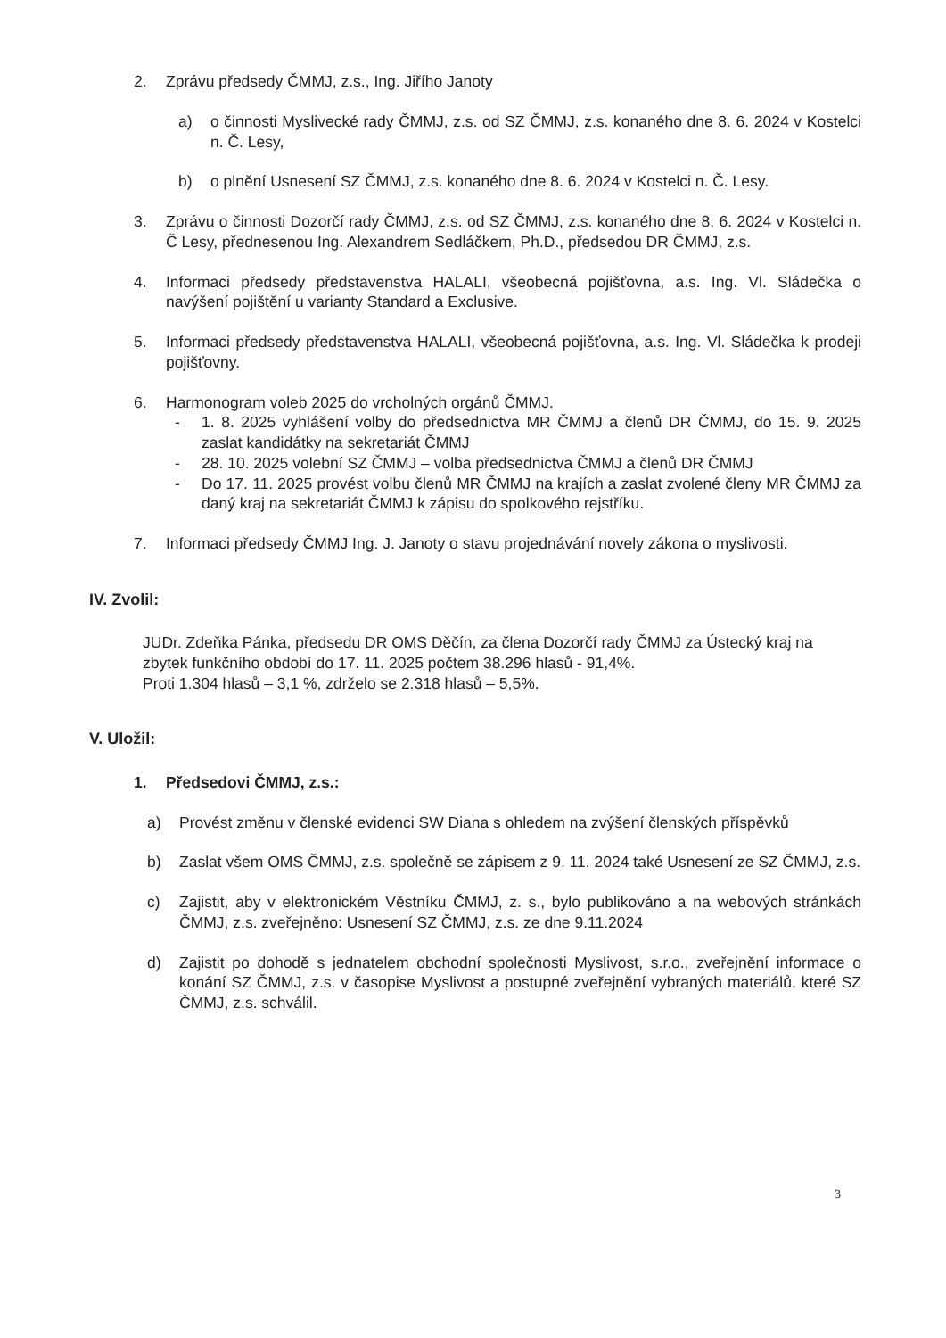2. Zprávu předsedy ČMMJ, z.s., Ing. Jiřího Janoty
a) o činnosti Myslivecké rady ČMMJ, z.s. od SZ ČMMJ, z.s. konaného dne 8. 6. 2024 v Kostelci n. Č. Lesy,
b) o plnění Usnesení SZ ČMMJ, z.s. konaného dne 8. 6. 2024 v Kostelci n. Č. Lesy.
3. Zprávu o činnosti Dozorčí rady ČMMJ, z.s. od SZ ČMMJ, z.s. konaného dne 8. 6. 2024 v Kostelci n. Č Lesy, přednesenou Ing. Alexandrem Sedláčkem, Ph.D., předsedou DR ČMMJ, z.s.
4. Informaci předsedy představenstva HALALI, všeobecná pojišťovna, a.s. Ing. Vl. Sládečka o navýšení pojištění u varianty Standard a Exclusive.
5. Informaci předsedy představenstva HALALI, všeobecná pojišťovna, a.s. Ing. Vl. Sládečka k prodeji pojišťovny.
6. Harmonogram voleb 2025 do vrcholných orgánů ČMMJ.
- 1. 8. 2025 vyhlášení volby do předsednictva MR ČMMJ a členů DR ČMMJ, do 15. 9. 2025 zaslat kandidátky na sekretariát ČMMJ
- 28. 10. 2025 volební SZ ČMMJ – volba předsednictva ČMMJ a členů DR ČMMJ
- Do 17. 11. 2025 provést volbu členů MR ČMMJ na krajích a zaslat zvolené členy MR ČMMJ za daný kraj na sekretariát ČMMJ k zápisu do spolkového rejstříku.
7. Informaci předsedy ČMMJ Ing. J. Janoty o stavu projednávání novely zákona o myslivosti.
IV. Zvolil:
JUDr. Zdeňka Pánka, předsedu DR OMS Děčín, za člena Dozorčí rady ČMMJ za Ústecký kraj na zbytek funkčního období do 17. 11. 2025 počtem 38.296 hlasů - 91,4%.
Proti 1.304 hlasů – 3,1 %, zdrželo se 2.318 hlasů – 5,5%.
V. Uložil:
1. Předsedovi ČMMJ, z.s.:
a) Provést změnu v členské evidenci SW Diana s ohledem na zvýšení členských příspěvků
b) Zaslat všem OMS ČMMJ, z.s. společně se zápisem z 9. 11. 2024 také Usnesení ze SZ ČMMJ, z.s.
c) Zajistit, aby v elektronickém Věstníku ČMMJ, z. s., bylo publikováno a na webových stránkách ČMMJ, z.s. zveřejněno: Usnesení SZ ČMMJ, z.s. ze dne 9.11.2024
d) Zajistit po dohodě s jednatelem obchodní společnosti Myslivost, s.r.o., zveřejnění informace o konání SZ ČMMJ, z.s. v časopise Myslivost a postupné zveřejnění vybraných materiálů, které SZ ČMMJ, z.s. schválil.
3